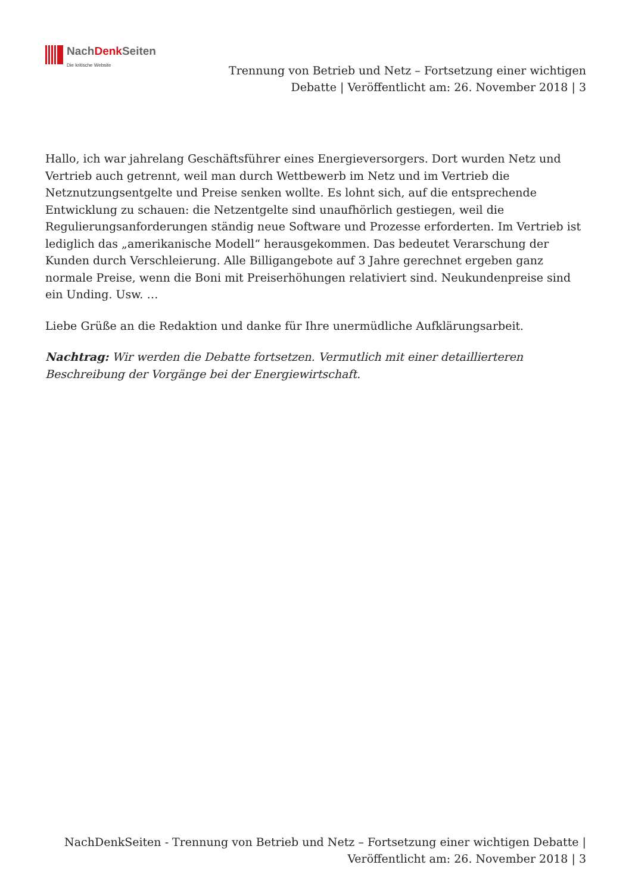NachDenk Seiten
Die kritische Website
Trennung von Betrieb und Netz – Fortsetzung einer wichtigen Debatte | Veröffentlicht am: 26. November 2018 | 3
Hallo, ich war jahrelang Geschäftsführer eines Energieversorgers. Dort wurden Netz und Vertrieb auch getrennt, weil man durch Wettbewerb im Netz und im Vertrieb die Netznutzungsentgelte und Preise senken wollte. Es lohnt sich, auf die entsprechende Entwicklung zu schauen: die Netzentgelte sind unaufhörlich gestiegen, weil die Regulierungsanforderungen ständig neue Software und Prozesse erforderten. Im Vertrieb ist lediglich das „amerikanische Modell“ herausgekommen. Das bedeutet Verarschung der Kunden durch Verschleierung. Alle Billigangebote auf 3 Jahre gerechnet ergeben ganz normale Preise, wenn die Boni mit Preiserhöhungen relativiert sind. Neukundenpreise sind ein Unding. Usw. …
Liebe Grüße an die Redaktion und danke für Ihre unermüdliche Aufklärungsarbeit.
Nachtrag: Wir werden die Debatte fortsetzen. Vermutlich mit einer detaillierteren Beschreibung der Vorgänge bei der Energiewirtschaft.
NachDenkSeiten - Trennung von Betrieb und Netz – Fortsetzung einer wichtigen Debatte | Veröffentlicht am: 26. November 2018 | 3